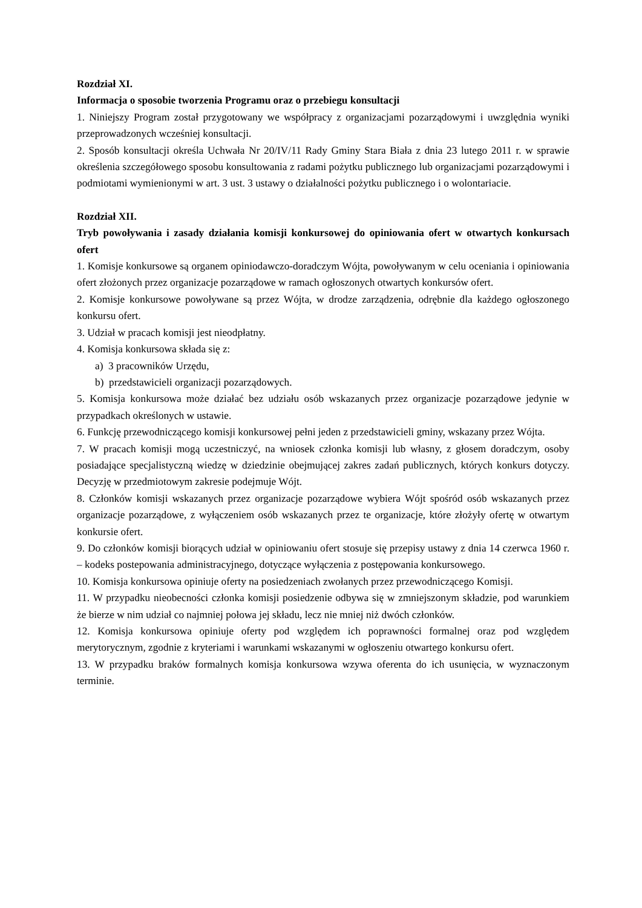Rozdział XI.
Informacja o sposobie tworzenia Programu oraz o przebiegu konsultacji
1. Niniejszy Program został przygotowany we współpracy z organizacjami pozarządowymi i uwzględnia wyniki przeprowadzonych wcześniej konsultacji.
2. Sposób konsultacji określa Uchwała Nr 20/IV/11 Rady Gminy Stara Biała z dnia 23 lutego 2011 r. w sprawie określenia szczegółowego sposobu konsultowania z radami pożytku publicznego lub organizacjami pozarządowymi i podmiotami wymienionymi w art. 3 ust. 3 ustawy o działalności pożytku publicznego i o wolontariacie.
Rozdział XII.
Tryb powoływania i zasady działania komisji konkursowej do opiniowania ofert w otwartych konkursach ofert
1. Komisje konkursowe są organem opiniodawczo-doradczym Wójta, powoływanym w celu oceniania i opiniowania ofert złożonych przez organizacje pozarządowe w ramach ogłoszonych otwartych konkursów ofert.
2. Komisje konkursowe powoływane są przez Wójta, w drodze zarządzenia, odrębnie dla każdego ogłoszonego konkursu ofert.
3. Udział w pracach komisji jest nieodpłatny.
4. Komisja konkursowa składa się z:
a) 3 pracowników Urzędu,
b) przedstawicieli organizacji pozarządowych.
5. Komisja konkursowa może działać bez udziału osób wskazanych przez organizacje pozarządowe jedynie w przypadkach określonych w ustawie.
6. Funkcję przewodniczącego komisji konkursowej pełni jeden z przedstawicieli gminy, wskazany przez Wójta.
7. W pracach komisji mogą uczestniczyć, na wniosek członka komisji lub własny, z głosem doradczym, osoby posiadające specjalistyczną wiedzę w dziedzinie obejmującej zakres zadań publicznych, których konkurs dotyczy. Decyzję w przedmiotowym zakresie podejmuje Wójt.
8. Członków komisji wskazanych przez organizacje pozarządowe wybiera Wójt spośród osób wskazanych przez organizacje pozarządowe, z wyłączeniem osób wskazanych przez te organizacje, które złożyły ofertę w otwartym konkursie ofert.
9. Do członków komisji biorących udział w opiniowaniu ofert stosuje się przepisy ustawy z dnia 14 czerwca 1960 r. – kodeks postepowania administracyjnego, dotyczące wyłączenia z postępowania konkursowego.
10. Komisja konkursowa opiniuje oferty na posiedzeniach zwołanych przez przewodniczącego Komisji.
11. W przypadku nieobecności członka komisji posiedzenie odbywa się w zmniejszonym składzie, pod warunkiem że bierze w nim udział co najmniej połowa jej składu, lecz nie mniej niż dwóch członków.
12. Komisja konkursowa opiniuje oferty pod względem ich poprawności formalnej oraz pod względem merytorycznym, zgodnie z kryteriami i warunkami wskazanymi w ogłoszeniu otwartego konkursu ofert.
13. W przypadku braków formalnych komisja konkursowa wzywa oferenta do ich usunięcia, w wyznaczonym terminie.